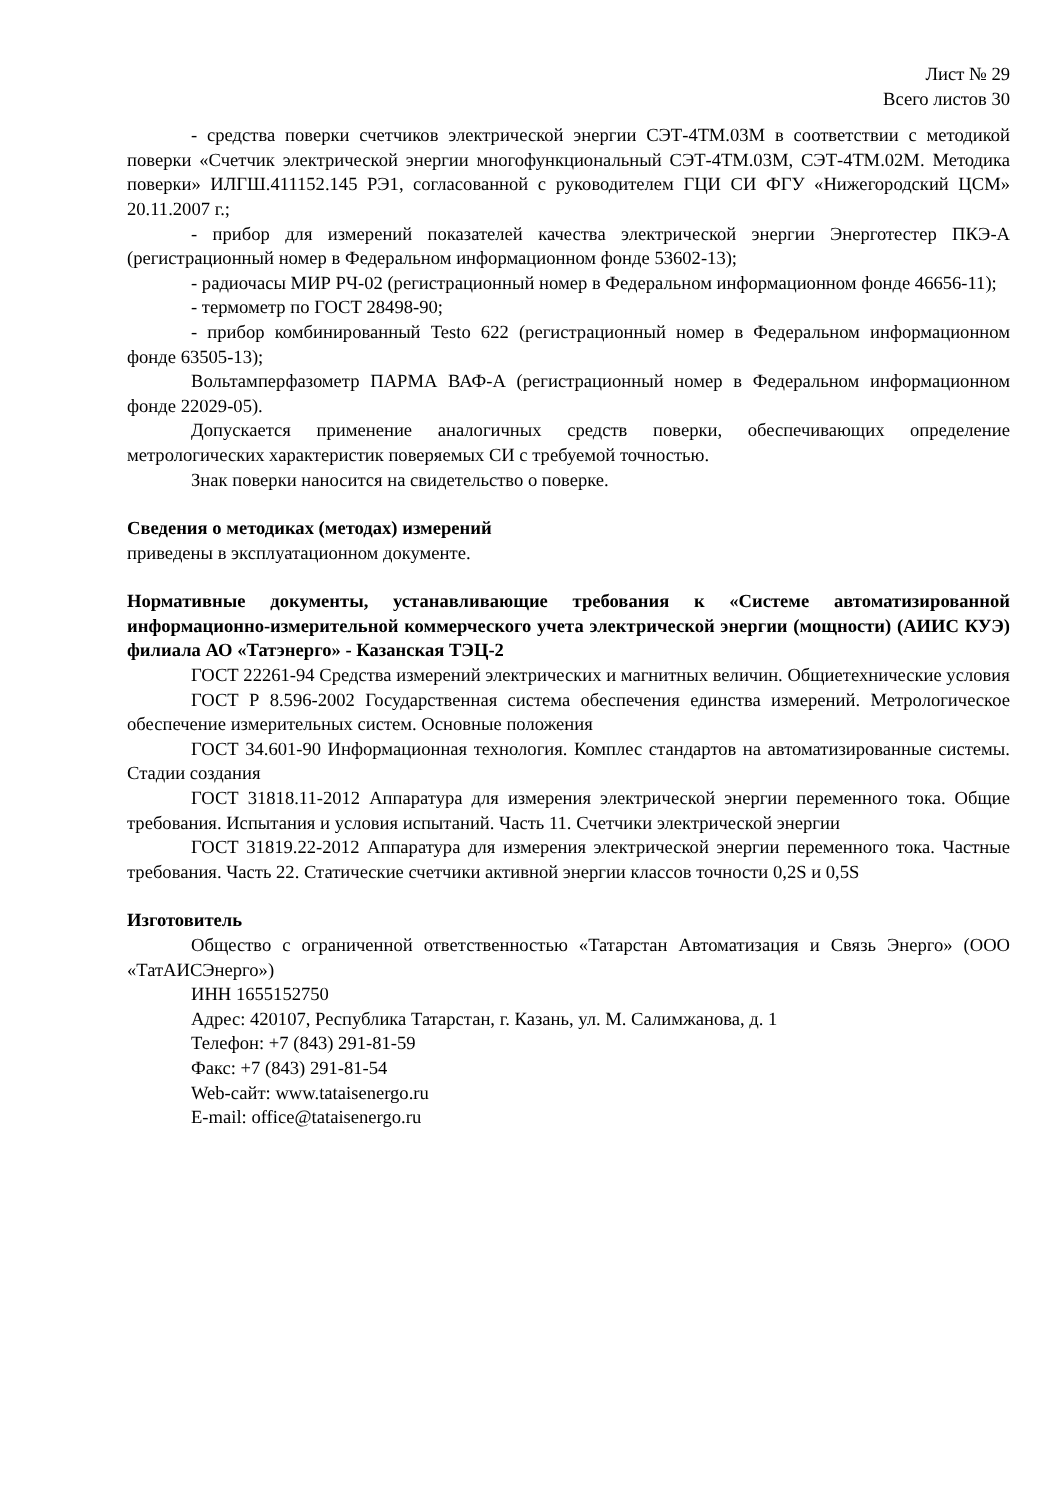Лист № 29
Всего листов 30
- средства поверки счетчиков электрической энергии СЭТ-4ТМ.03М в соответствии с методикой поверки «Счетчик электрической энергии многофункциональный СЭТ-4ТМ.03М, СЭТ-4ТМ.02М. Методика поверки» ИЛГШ.411152.145 РЭ1, согласованной с руководителем ГЦИ СИ ФГУ «Нижегородский ЦСМ» 20.11.2007 г.;
- прибор для измерений показателей качества электрической энергии Энерготестер ПКЭ-А (регистрационный номер в Федеральном информационном фонде 53602-13);
- радиочасы МИР РЧ-02 (регистрационный номер в Федеральном информационном фонде 46656-11);
- термометр по ГОСТ 28498-90;
- прибор комбинированный Testo 622 (регистрационный номер в Федеральном информационном фонде 63505-13);
Вольтамперфазометр ПАРМА ВАФ-А (регистрационный номер в Федеральном информационном фонде 22029-05).
Допускается применение аналогичных средств поверки, обеспечивающих определение метрологических характеристик поверяемых СИ с требуемой точностью.
Знак поверки наносится на свидетельство о поверке.
Сведения о методиках (методах) измерений
приведены в эксплуатационном документе.
Нормативные документы, устанавливающие требования к «Системе автоматизированной информационно-измерительной коммерческого учета электрической энергии (мощности) (АИИС КУЭ) филиала АО «Татэнерго» - Казанская ТЭЦ-2
ГОСТ 22261-94 Средства измерений электрических и магнитных величин. Общиетехнические условия
ГОСТ Р 8.596-2002 Государственная система обеспечения единства измерений. Метрологическое обеспечение измерительных систем. Основные положения
ГОСТ 34.601-90 Информационная технология. Комплес стандартов на автоматизированные системы. Стадии создания
ГОСТ 31818.11-2012 Аппаратура для измерения электрической энергии переменного тока. Общие требования. Испытания и условия испытаний. Часть 11. Счетчики электрической энергии
ГОСТ 31819.22-2012 Аппаратура для измерения электрической энергии переменного тока. Частные требования. Часть 22. Статические счетчики активной энергии классов точности 0,2S и 0,5S
Изготовитель
Общество с ограниченной ответственностью «Татарстан Автоматизация и Связь Энерго» (ООО «ТатАИСЭнерго»)
ИНН 1655152750
Адрес: 420107, Республика Татарстан, г. Казань, ул. М. Салимжанова, д. 1
Телефон: +7 (843) 291-81-59
Факс: +7 (843) 291-81-54
Web-сайт: www.tataisenergo.ru
E-mail: office@tataisenergo.ru